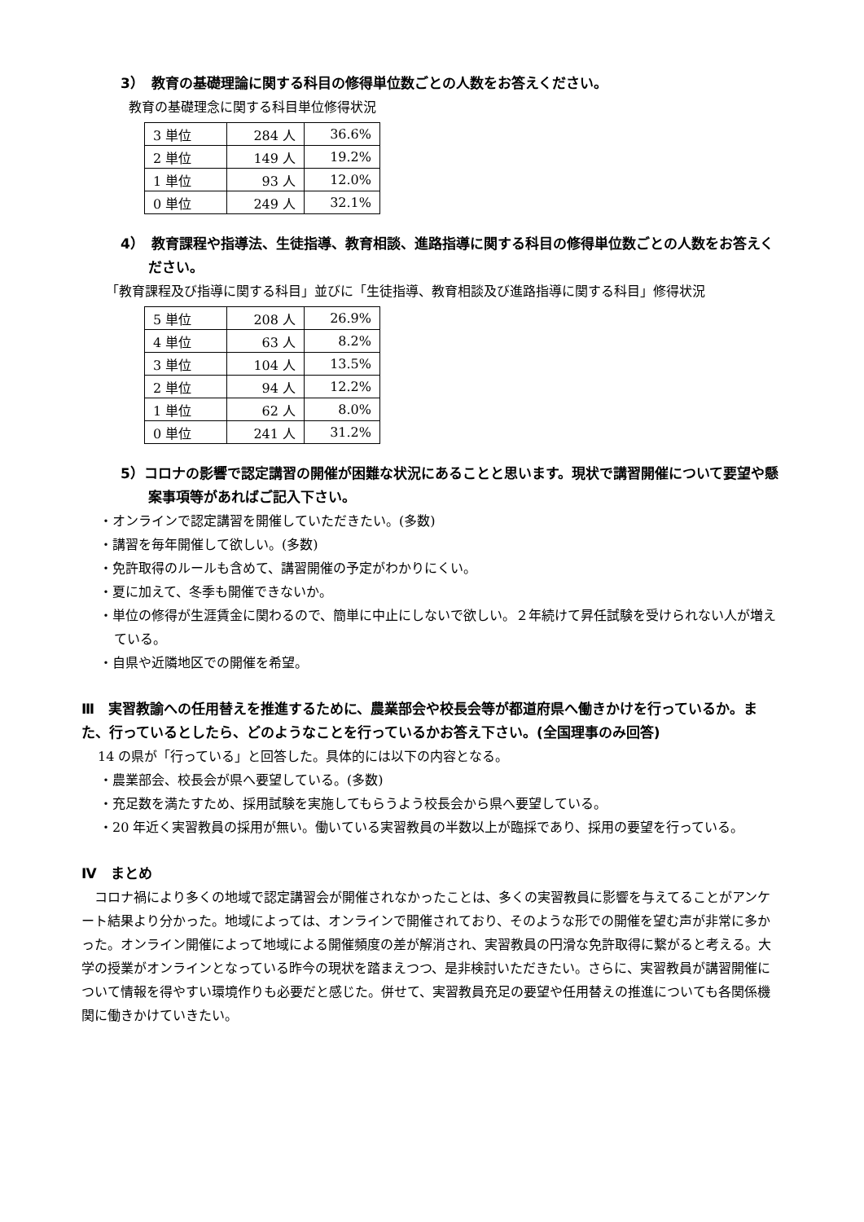3）　教育の基礎理論に関する科目の修得単位数ごとの人数をお答えください。
教育の基礎理念に関する科目単位修得状況
| 3 単位 | 284 人 | 36.6% |
| 2 単位 | 149 人 | 19.2% |
| 1 単位 | 93 人 | 12.0% |
| 0 単位 | 249 人 | 32.1% |
4）　教育課程や指導法、生徒指導、教育相談、進路指導に関する科目の修得単位数ごとの人数をお答えください。
「教育課程及び指導に関する科目」並びに「生徒指導、教育相談及び進路指導に関する科目」修得状況
| 5 単位 | 208 人 | 26.9% |
| 4 単位 | 63 人 | 8.2% |
| 3 単位 | 104 人 | 13.5% |
| 2 単位 | 94 人 | 12.2% |
| 1 単位 | 62 人 | 8.0% |
| 0 単位 | 241 人 | 31.2% |
5）コロナの影響で認定講習の開催が困難な状況にあることと思います。現状で講習開催について要望や懸案事項等があればご記入下さい。
・オンラインで認定講習を開催していただきたい。(多数)
・講習を毎年開催して欲しい。(多数)
・免許取得のルールも含めて、講習開催の予定がわかりにくい。
・夏に加えて、冬季も開催できないか。
・単位の修得が生涯賃金に関わるので、簡単に中止にしないで欲しい。２年続けて昇任試験を受けられない人が増えている。
・自県や近隣地区での開催を希望。
Ⅲ　実習教諭への任用替えを推進するために、農業部会や校長会等が都道府県へ働きかけを行っているか。また、行っているとしたら、どのようなことを行っているかお答え下さい。(全国理事のみ回答)
14 の県が「行っている」と回答した。具体的には以下の内容となる。
・農業部会、校長会が県へ要望している。(多数)
・充足数を満たすため、採用試験を実施してもらうよう校長会から県へ要望している。
・20 年近く実習教員の採用が無い。働いている実習教員の半数以上が臨採であり、採用の要望を行っている。
Ⅳ　まとめ
コロナ禍により多くの地域で認定講習会が開催されなかったことは、多くの実習教員に影響を与えてることがアンケート結果より分かった。地域によっては、オンラインで開催されており、そのような形での開催を望む声が非常に多かった。オンライン開催によって地域による開催頻度の差が解消され、実習教員の円滑な免許取得に繋がると考える。大学の授業がオンラインとなっている昨今の現状を踏まえつつ、是非検討いただきたい。さらに、実習教員が講習開催について情報を得やすい環境作りも必要だと感じた。併せて、実習教員充足の要望や任用替えの推進についても各関係機関に働きかけていきたい。